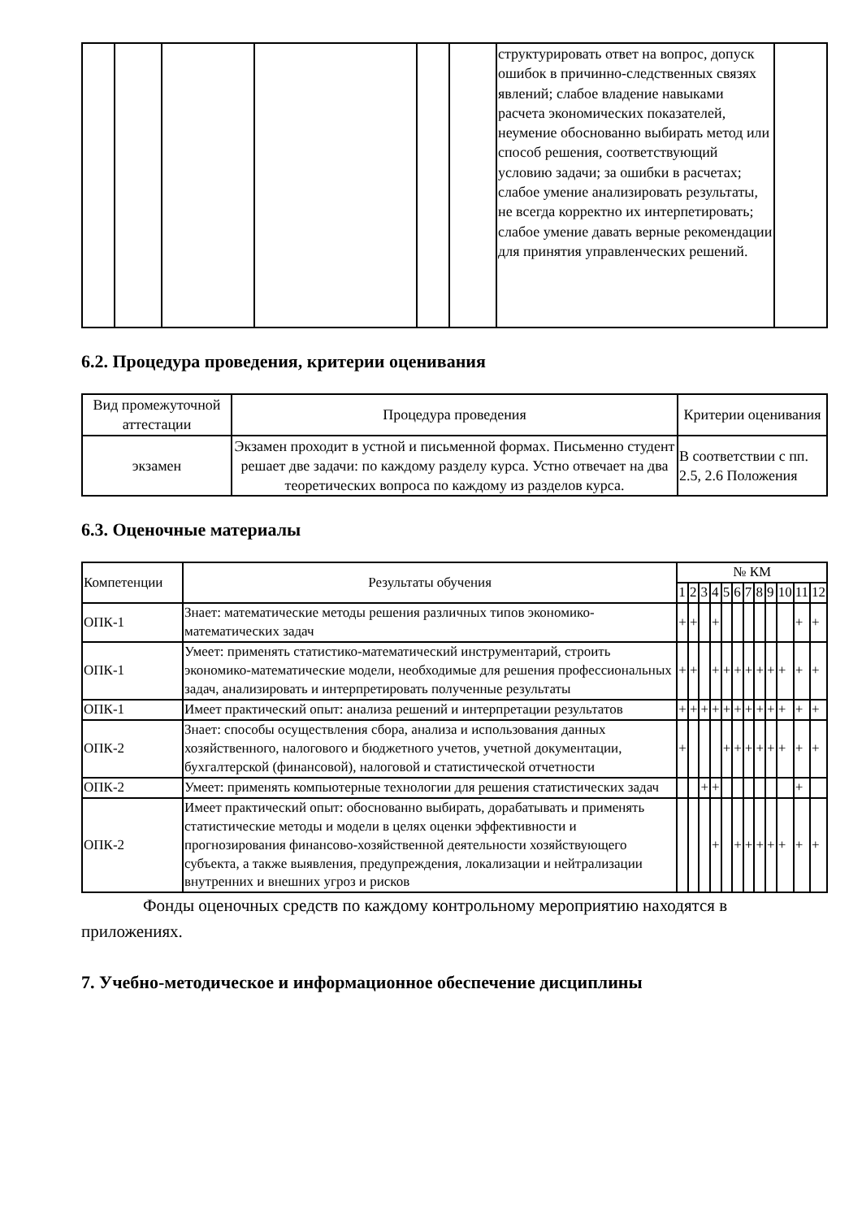| | | | | | | структурировать ответ на вопрос, допуск ошибок в причинно-следственных связях явлений; слабое владение навыками расчета экономических показателей, неумение обоснованно выбирать метод или способ решения, соответствующий условию задачи; за ошибки в расчетах; слабое умение анализировать результаты, не всегда корректно их интерпетировать; слабое умение давать верные рекомендации для принятия управленческих решений. | |
6.2. Процедура проведения, критерии оценивания
| Вид промежуточной аттестации | Процедура проведения | Критерии оценивания |
| --- | --- | --- |
| экзамен | Экзамен проходит в устной и письменной формах. Письменно студент решает две задачи: по каждому разделу курса. Устно отвечает на два теоретических вопроса по каждому из разделов курса. | В соответствии с пп. 2.5, 2.6 Положения |
6.3. Оценочные материалы
| Компетенции | Результаты обучения | № КМ | | | | | | | | | | | |
| | | 1 | 2 | 3 | 4 | 5 | 6 | 7 | 8 | 9 | 10 | 11 | 12 |
| ОПК-1 | Знает: математические методы решения различных типов экономико-математических задач | + | + | | + | | | | | | | + | + |
| ОПК-1 | Умеет: применять статистико-математический инструментарий, строить экономико-математические модели, необходимые для решения профессиональных задач, анализировать и интерпретировать полученные результаты | + | + | | + | + | + | + | + | + | + | + | + |
| ОПК-1 | Имеет практический опыт: анализа решений и интерпретации результатов | + | + | + | + | + | + | + | + | + | + | + | + |
| ОПК-2 | Знает: способы осуществления сбора, анализа и использования данных хозяйственного, налогового и бюджетного учетов, учетной документации, бухгалтерской (финансовой), налоговой и статистической отчетности | + | | | | + | + | + | + | + | + | + | + |
| ОПК-2 | Умеет: применять компьютерные технологии для решения статистических задач | | | + | + | | | | | | | + | |
| ОПК-2 | Имеет практический опыт: обоснованно выбирать, дорабатывать и применять статистические методы и модели в целях оценки эффективности и прогнозирования финансово-хозяйственной деятельности хозяйствующего субъекта, а также выявления, предупреждения, локализации и нейтрализации внутренних и внешних угроз и рисков | | | | + | | + | + | + | + | + | + | + |
Фонды оценочных средств по каждому контрольному мероприятию находятся в приложениях.
7. Учебно-методическое и информационное обеспечение дисциплины